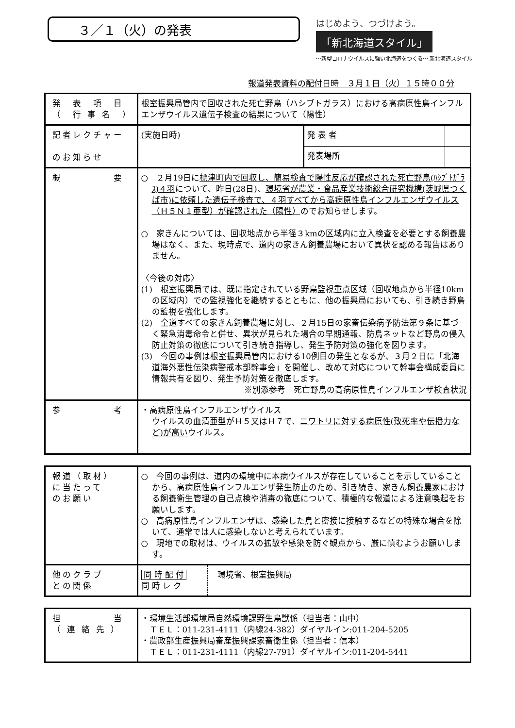３／１（火）の発表
はじめよう、つづけよう。
「新北海道スタイル」
～新型コロナウイルスに強い北海道をつくる～ 新北海道スタイル
報道発表資料の配付日時　３月１日（火）１５時００分
| 発 表 項 目 （ 行 事 名 ） | 根室振興局管内で回収された死亡野鳥（ハシブトガラス）における高病原性鳥インフルエンザウイルス遺伝子検査の結果について（陽性） | | |
| 記者レクチャー のお知らせ | (実施日時) | 発 表 者 | |
| | | 発表場所 | |
| 概 要 | ○ ２月19日に 標津町内で回収し、簡易検査で陽性反応が確認された死亡野鳥(ﾊｼﾌﾞﾄｶﾞﾗｽ)４羽 について、昨日(28日)、 環境省が農業・食品産業技術総合研究機構(茨城県つくば市)に依頼した遺伝子検査で、４羽すべてから高病原性鳥インフルエンザウイルス（Ｈ５Ｎ１亜型）が確認された（陽性） のでお知らせします。 ○ 家きんについては、回収地点から半径３kmの区域内に立入検査を必要とする飼養農場はなく、また、現時点で、道内の家きん飼養農場において異状を認める報告はありません。 〈今後の対応〉 (1) 根室振興局では、既に指定されている野鳥監視重点区域（回収地点から半径10kmの区域内）での監視強化を継続するとともに、他の振興局においても、引き続き野鳥の監視を強化します。 (2) 全道すべての家きん飼養農場に対し、２月15日の家畜伝染病予防法第９条に基づく緊急消毒命令と併せ、異状が見られた場合の早期通報、防鳥ネットなど野鳥の侵入防止対策の徹底について引き続き指導し、発生予防対策の強化を図ります。 (3) 今回の事例は根室振興局管内における10例目の発生となるが、３月２日に「北海道海外悪性伝染病警戒本部幹事会」を開催し、改めて対応について幹事会構成委員に情報共有を図り、発生予防対策を徹底します。 ※別添参考 死亡野鳥の高病原性鳥インフルエンザ検査状況 | | |
| 参 考 | ・高病原性鳥インフルエンザウイルス ウイルスの血清亜型がＨ５又はＨ７で、 ニワトリに対する病原性(致死率や伝播力など)が高い ウイルス。 | | |
| 報道（取材） に当たって のお願い | ○ 今回の事例は、道内の環境中に本病ウイルスが存在していることを示していることから、高病原性鳥インフルエンザ発生防止のため、引き続き、家きん飼養農家における飼養衛生管理の自己点検や消毒の徹底について、積極的な報道による注意喚起をお願いします。 ○ 高病原性鳥インフルエンザは、感染した鳥と密接に接触するなどの特殊な場合を除いて、通常では人に感染しないと考えられています。 ○ 現地での取材は、ウイルスの拡散や感染を防ぐ観点から、厳に慎むようお願いします。 | |
| 他のクラブ との関係 | 同 時 配 付 同 時 レ ク | 環境省、根室振興局 |
| 担 当 （ 連 絡 先 ） | ・環境生活部環境局自然環境課野生鳥獣係（担当者：山中） ＴＥＬ：011-231-4111（内線24-382）ダイヤルイン:011-204-5205 ・農政部生産振興局畜産振興課家畜衛生係（担当者：信本） ＴＥＬ：011-231-4111（内線27-791）ダイヤルイン:011-204-5441 |